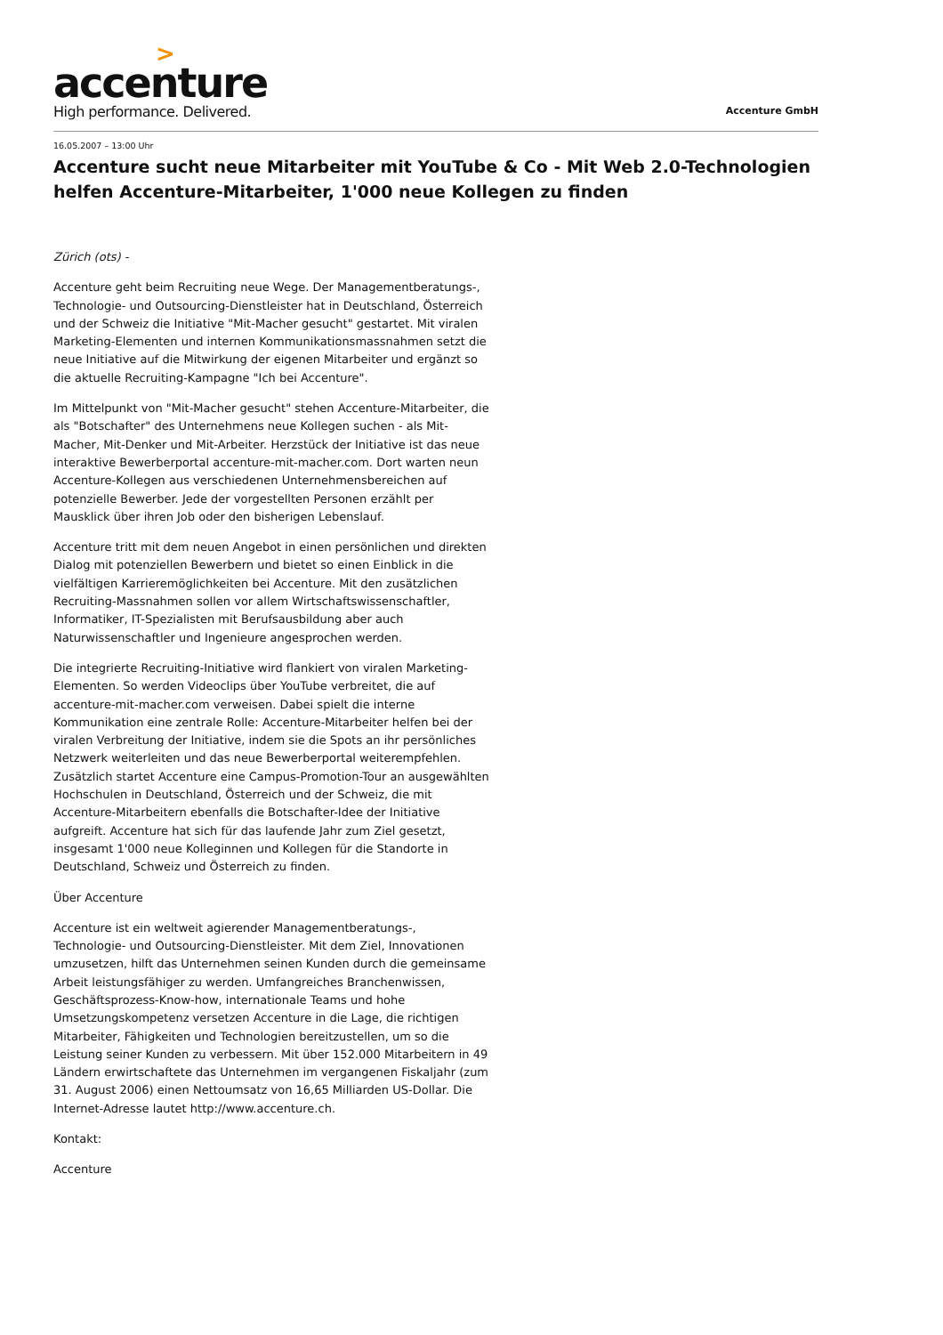>
accenture
High performance. Delivered.
Accenture GmbH
16.05.2007 – 13:00 Uhr
Accenture sucht neue Mitarbeiter mit YouTube & Co - Mit Web 2.0-Technologien helfen Accenture-Mitarbeiter, 1'000 neue Kollegen zu finden
Zürich (ots) -
Accenture geht beim Recruiting neue Wege. Der Managementberatungs-, Technologie- und Outsourcing-Dienstleister hat in Deutschland, Österreich und der Schweiz die Initiative "Mit-Macher gesucht" gestartet. Mit viralen Marketing-Elementen und internen Kommunikationsmassnahmen setzt die neue Initiative auf die Mitwirkung der eigenen Mitarbeiter und ergänzt so die aktuelle Recruiting-Kampagne "Ich bei Accenture".
Im Mittelpunkt von "Mit-Macher gesucht" stehen Accenture-Mitarbeiter, die als "Botschafter" des Unternehmens neue Kollegen suchen - als Mit-Macher, Mit-Denker und Mit-Arbeiter. Herzstück der Initiative ist das neue interaktive Bewerberportal accenture-mit-macher.com. Dort warten neun Accenture-Kollegen aus verschiedenen Unternehmensbereichen auf potenzielle Bewerber. Jede der vorgestellten Personen erzählt per Mausklick über ihren Job oder den bisherigen Lebenslauf.
Accenture tritt mit dem neuen Angebot in einen persönlichen und direkten Dialog mit potenziellen Bewerbern und bietet so einen Einblick in die vielfältigen Karrieremöglichkeiten bei Accenture. Mit den zusätzlichen Recruiting-Massnahmen sollen vor allem Wirtschaftswissenschaftler, Informatiker, IT-Spezialisten mit Berufsausbildung aber auch Naturwissenschaftler und Ingenieure angesprochen werden.
Die integrierte Recruiting-Initiative wird flankiert von viralen Marketing-Elementen. So werden Videoclips über YouTube verbreitet, die auf accenture-mit-macher.com verweisen. Dabei spielt die interne Kommunikation eine zentrale Rolle: Accenture-Mitarbeiter helfen bei der viralen Verbreitung der Initiative, indem sie die Spots an ihr persönliches Netzwerk weiterleiten und das neue Bewerberportal weiterempfehlen. Zusätzlich startet Accenture eine Campus-Promotion-Tour an ausgewählten Hochschulen in Deutschland, Österreich und der Schweiz, die mit Accenture-Mitarbeitern ebenfalls die Botschafter-Idee der Initiative aufgreift. Accenture hat sich für das laufende Jahr zum Ziel gesetzt, insgesamt 1'000 neue Kolleginnen und Kollegen für die Standorte in Deutschland, Schweiz und Österreich zu finden.
Über Accenture
Accenture ist ein weltweit agierender Managementberatungs-, Technologie- und Outsourcing-Dienstleister. Mit dem Ziel, Innovationen umzusetzen, hilft das Unternehmen seinen Kunden durch die gemeinsame Arbeit leistungsfähiger zu werden. Umfangreiches Branchenwissen, Geschäftsprozess-Know-how, internationale Teams und hohe Umsetzungskompetenz versetzen Accenture in die Lage, die richtigen Mitarbeiter, Fähigkeiten und Technologien bereitzustellen, um so die Leistung seiner Kunden zu verbessern. Mit über 152.000 Mitarbeitern in 49 Ländern erwirtschaftete das Unternehmen im vergangenen Fiskaljahr (zum 31. August 2006) einen Nettoumsatz von 16,65 Milliarden US-Dollar. Die Internet-Adresse lautet http://www.accenture.ch.
Kontakt:
Accenture